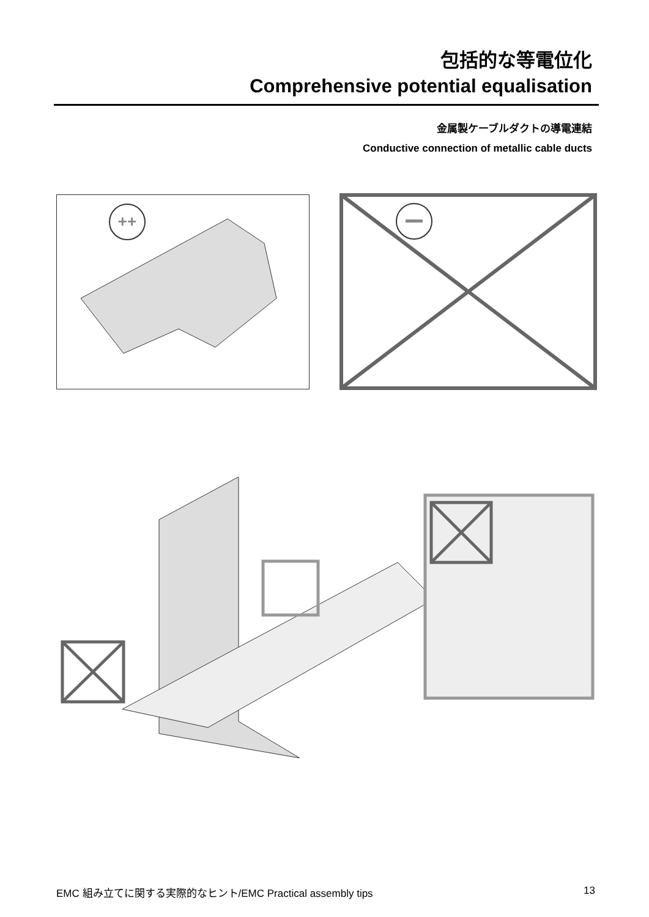包括的な等電位化
Comprehensive potential equalisation
金属製ケーブルダクトの導電連結
Conductive connection of metallic cable ducts
++
EMC 組み立てに関する実際的なヒント/EMC Practical assembly tips 13